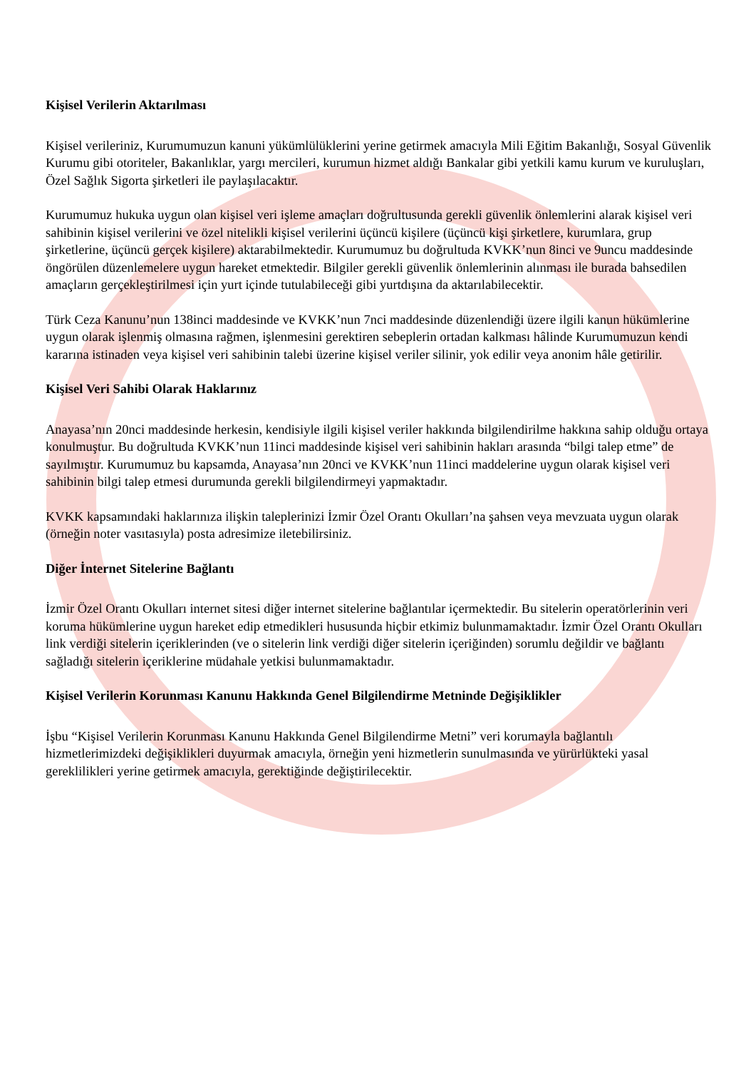Kişisel Verilerin Aktarılması
Kişisel verileriniz, Kurumumuzun kanuni yükümlülüklerini yerine getirmek amacıyla Mili Eğitim Bakanlığı, Sosyal Güvenlik Kurumu gibi otoriteler, Bakanlıklar, yargı mercileri, kurumun hizmet aldığı Bankalar gibi yetkili kamu kurum ve kuruluşları, Özel Sağlık Sigorta şirketleri ile paylaşılacaktır.
Kurumumuz hukuka uygun olan kişisel veri işleme amaçları doğrultusunda gerekli güvenlik önlemlerini alarak kişisel veri sahibinin kişisel verilerini ve özel nitelikli kişisel verilerini üçüncü kişilere (üçüncü kişi şirketlere, kurumlara, grup şirketlerine, üçüncü gerçek kişilere) aktarabilmektedir. Kurumumuz bu doğrultuda KVKK’nun 8inci ve 9uncu maddesinde öngörülen düzenlemelere uygun hareket etmektedir. Bilgiler gerekli güvenlik önlemlerinin alınması ile burada bahsedilen amaçların gerçekleştirilmesi için yurt içinde tutulabileceği gibi yurtdışına da aktarılabilecektir.
Türk Ceza Kanunu’nun 138inci maddesinde ve KVKK’nun 7nci maddesinde düzenlendiği üzere ilgili kanun hükümlerine uygun olarak işlenmiş olmasına rağmen, işlenmesini gerektiren sebeplerin ortadan kalkması hâlinde Kurumumuzun kendi kararına istinaden veya kişisel veri sahibinin talebi üzerine kişisel veriler silinir, yok edilir veya anonim hâle getirilir.
Kişisel Veri Sahibi Olarak Haklarınız
Anayasa’nın 20nci maddesinde herkesin, kendisiyle ilgili kişisel veriler hakkında bilgilendirilme hakkına sahip olduğu ortaya konulmuştur. Bu doğrultuda KVKK’nun 11inci maddesinde kişisel veri sahibinin hakları arasında “bilgi talep etme” de sayılmıştır. Kurumumuz bu kapsamda, Anayasa’nın 20nci ve KVKK’nun 11inci maddelerine uygun olarak kişisel veri sahibinin bilgi talep etmesi durumunda gerekli bilgilendirmeyi yapmaktadır.
KVKK kapsamındaki haklarınıza ilişkin taleplerinizi İzmir Özel Orantı Okulları’na şahsen veya mevzuata uygun olarak (örneğin noter vasıtasıyla) posta adresimize iletebilirsiniz.
Diğer İnternet Sitelerine Bağlantı
İzmir Özel Orantı Okulları internet sitesi diğer internet sitelerine bağlantılar içermektedir. Bu sitelerin operatörlerinin veri koruma hükümlerine uygun hareket edip etmedikleri hususunda hiçbir etkimiz bulunmamaktadır. İzmir Özel Orantı Okulları link verdiği sitelerin içeriklerinden (ve o sitelerin link verdiği diğer sitelerin içeriğinden) sorumlu değildir ve bağlantı sağladığı sitelerin içeriklerine müdahale yetkisi bulunmamaktadır.
Kişisel Verilerin Korunması Kanunu Hakkında Genel Bilgilendirme Metninde Değişiklikler
İşbu “Kişisel Verilerin Korunması Kanunu Hakkında Genel Bilgilendirme Metni” veri korumayla bağlantılı hizmetlerimizdeki değişiklikleri duyurmak amacıyla, örneğin yeni hizmetlerin sunulmasında ve yürürlükteki yasal gereklilikleri yerine getirmek amacıyla, gerektiğinde değiştirilecektir.